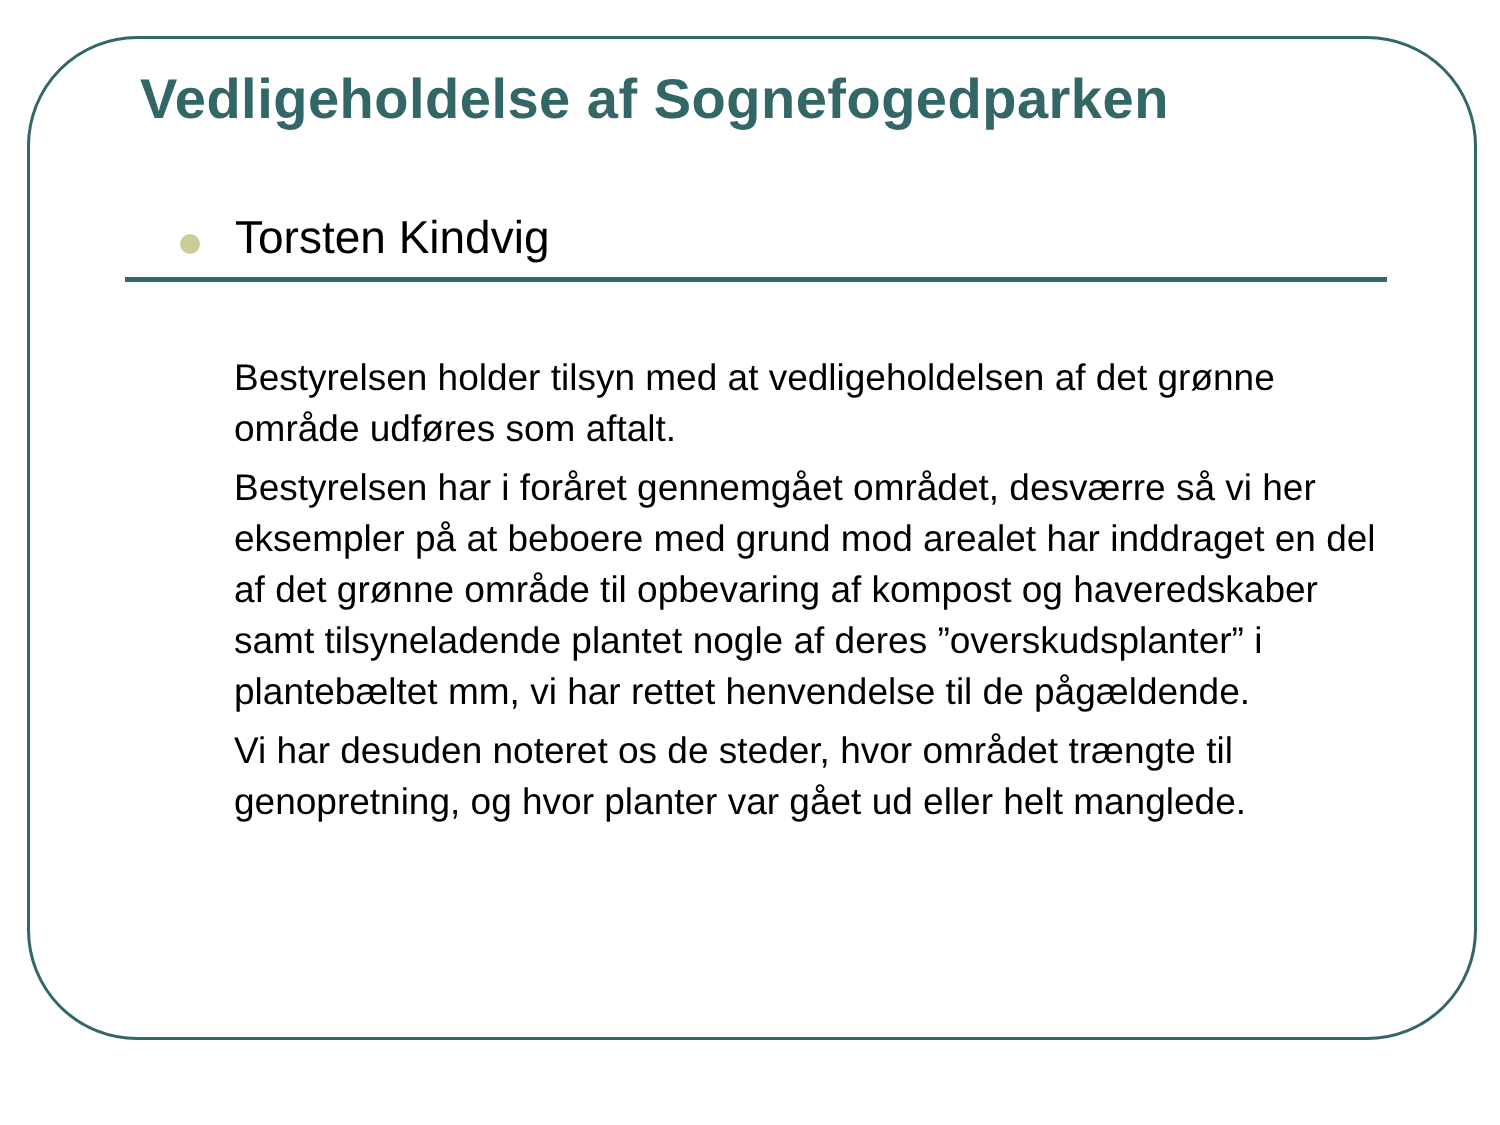Vedligeholdelse af Sognefogedparken
Torsten Kindvig
Bestyrelsen holder tilsyn med at vedligeholdelsen af det grønne område udføres som aftalt.
Bestyrelsen har i foråret gennemgået området, desværre så vi her eksempler på at beboere med grund mod arealet har inddraget en del af det grønne område til opbevaring af kompost og haveredskaber samt tilsyneladende plantet nogle af deres ”overskudsplanter” i plantebæltet mm, vi har rettet henvendelse til de pågældende.
Vi har desuden noteret os de steder, hvor området trængte til genopretning, og hvor planter var gået ud eller helt manglede.